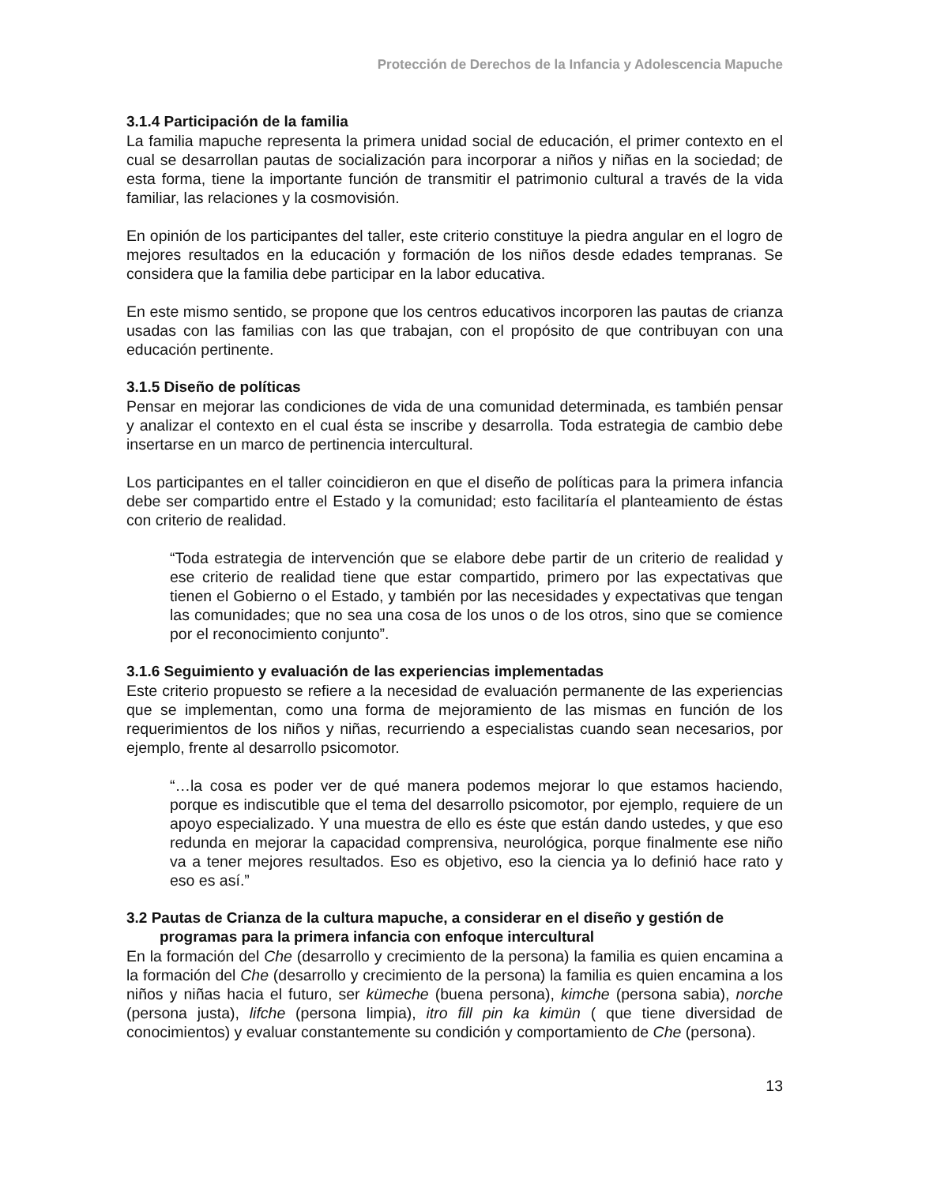Protección de Derechos de la Infancia y Adolescencia Mapuche
3.1.4 Participación de la familia
La familia mapuche representa la primera unidad social de educación, el primer contexto en el cual se desarrollan pautas de socialización para incorporar a niños y niñas en la sociedad; de esta forma, tiene la importante función de transmitir el patrimonio cultural a través de la vida familiar, las relaciones y la cosmovisión.
En opinión de los participantes del taller, este criterio constituye la piedra angular en el logro de mejores resultados en la educación y formación de los niños desde edades tempranas. Se considera que la familia debe participar en la labor educativa.
En este mismo sentido, se propone que los centros educativos incorporen las pautas de crianza usadas con las familias con las que trabajan, con el propósito de que contribuyan con una educación pertinente.
3.1.5 Diseño de políticas
Pensar en mejorar las condiciones de vida de una comunidad determinada, es también pensar y analizar el contexto en el cual ésta se inscribe y desarrolla. Toda estrategia de cambio debe insertarse en un marco de pertinencia intercultural.
Los participantes en el taller coincidieron en que el diseño de políticas para la primera infancia debe ser compartido entre el Estado y la comunidad; esto facilitaría el planteamiento de éstas con criterio de realidad.
“Toda estrategia de intervención que se elabore debe partir de un criterio de realidad y ese criterio de realidad tiene que estar compartido, primero por las expectativas que tienen el Gobierno o el Estado, y también por las necesidades y expectativas que tengan las comunidades; que no sea una cosa de los unos o de los otros, sino que se comience por el reconocimiento conjunto”.
3.1.6 Seguimiento y evaluación de las experiencias implementadas
Este criterio propuesto se refiere a la necesidad de evaluación permanente de las experiencias que se implementan, como una forma de mejoramiento de las mismas en función de los requerimientos de los niños y niñas, recurriendo a especialistas cuando sean necesarios, por ejemplo, frente al desarrollo psicomotor.
“…la cosa es poder ver de qué manera podemos mejorar lo que estamos haciendo, porque es indiscutible que el tema del desarrollo psicomotor, por ejemplo, requiere de un apoyo especializado. Y una muestra de ello es éste que están dando ustedes, y que eso redunda en mejorar la capacidad comprensiva, neurológica, porque finalmente ese niño va a tener mejores resultados. Eso es objetivo, eso la ciencia ya lo definió hace rato y eso es así.”
3.2 Pautas de Crianza de la cultura mapuche, a considerar en el diseño y gestión de programas para la primera infancia con enfoque intercultural
En la formación del Che (desarrollo y crecimiento de la persona) la familia es quien encamina a la formación del Che (desarrollo y crecimiento de la persona) la familia es quien encamina a los niños y niñas hacia el futuro, ser kümeche (buena persona), kimche (persona sabia), norche (persona justa), lifche (persona limpia), itro fill pin ka kimün ( que tiene diversidad de conocimientos) y evaluar constantemente su condición y comportamiento de Che (persona).
13